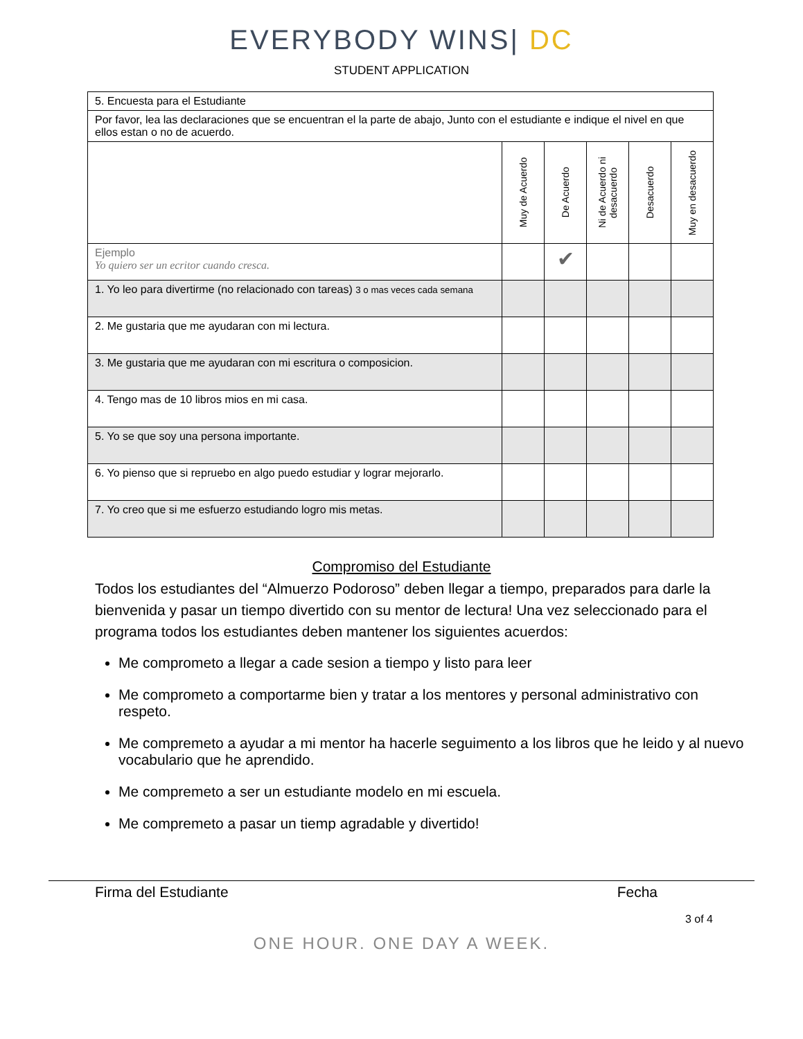EVERYBODY WINS| DC
STUDENT APPLICATION
| 5. Encuesta para el Estudiante | | | | | |
| Por favor, lea las declaraciones que se encuentran el la parte de abajo, Junto con el estudiante e indique el nivel en que ellos estan o no de acuerdo. | | | | | |
| | Muy de Acuerdo | De Acuerdo | Ni de Acuerdo ni desacuerdo | Desacuerdo | Muy en desacuerdo |
| Ejemplo Yo quiero ser un ecritor cuando cresca. | | ✔ | | | |
| 1. Yo leo para divertirme (no relacionado con tareas) 3 o mas veces cada semana | | | | | |
| 2. Me gustaria que me ayudaran con mi lectura. | | | | | |
| 3. Me gustaria que me ayudaran con mi escritura o composicion. | | | | | |
| 4. Tengo mas de 10 libros mios en mi casa. | | | | | |
| 5. Yo se que soy una persona importante. | | | | | |
| 6. Yo pienso que si repruebo en algo puedo estudiar y lograr mejorarlo. | | | | | |
| 7. Yo creo que si me esfuerzo estudiando logro mis metas. | | | | | |
Compromiso del Estudiante
Todos los estudiantes del “Almuerzo Podoroso” deben llegar a tiempo, preparados para darle la bienvenida y pasar un tiempo divertido con su mentor de lectura! Una vez seleccionado para el programa todos los estudiantes deben mantener los siguientes acuerdos:
Me comprometo a llegar a cade sesion a tiempo y listo para leer
Me comprometo a comportarme bien y tratar a los mentores y personal administrativo con respeto.
Me compremeto a ayudar a mi mentor ha hacerle seguimento a los libros que he leido y al nuevo vocabulario que he aprendido.
Me compremeto a ser un estudiante modelo en mi escuela.
Me compremeto a pasar un tiemp agradable y divertido!
Firma del Estudiante Fecha
3 of 4
ONE HOUR. ONE DAY A WEEK.